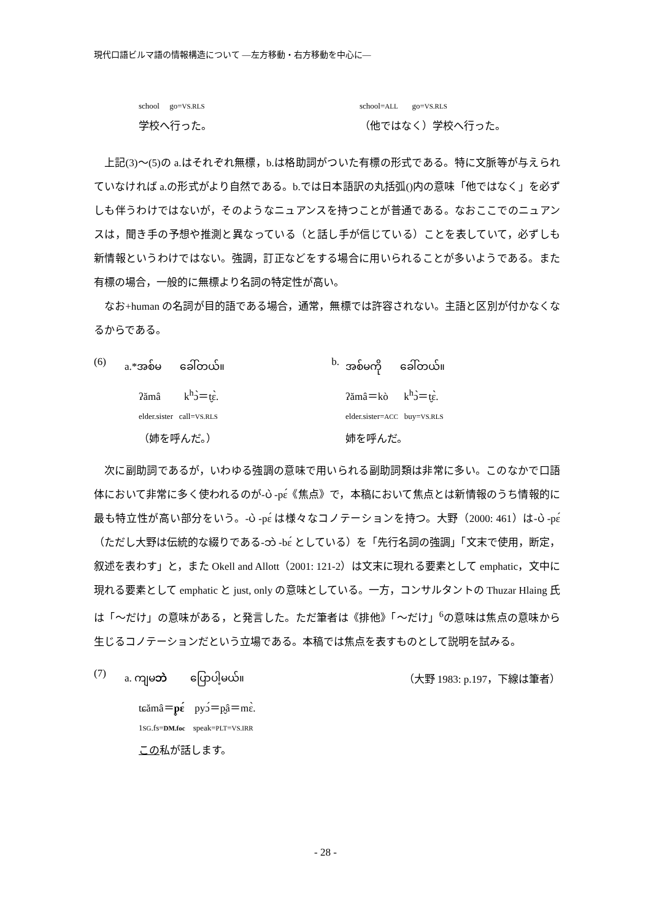現代口語ビルマ語の情報構造について ―左方移動・右方移動を中心に―
school go=VS.RLS
school=ALL go=VS.RLS
学校へ行った。
（他ではなく）学校へ行った。
上記(3)～(5)の a.はそれぞれ無標，b.は格助詞がついた有標の形式である。特に文脈等が与えられていなければ a.の形式がより自然である。b.では日本語訳の丸括弧()内の意味「他ではなく」を必ずしも伴うわけではないが，そのようなニュアンスを持つことが普通である。なおここでのニュアンスは，聞き手の予想や推測と異なっている（と話し手が信じている）ことを表していて，必ずしも新情報というわけではない。強調，訂正などをする場合に用いられることが多いようである。また有標の場合，一般的に無標より名詞の特定性が高い。
なお+human の名詞が目的語である場合，通常，無標では許容されない。主語と区別が付かなくなるからである。
(6)
a.*အစ်မ ခေါ်တယ်။
b.
အစ်မကို ခေါ်တယ်။
ʔămâ k<sup>h</sup>ɔ̀＝t̬ɛ̀.
ʔămâ＝kò k<sup>h</sup>ɔ̀＝t̬ɛ̀.
elder.sister call=VS.RLS
elder.sister=ACC buy=VS.RLS
（姉を呼んだ。）
姉を呼んだ。
次に副助詞であるが，いわゆる強調の意味で用いられる副助詞類は非常に多い。このなかで口語体において非常に多く使われるのが-ပဲ -pɛ́《焦点》で，本稿において焦点とは新情報のうち情報的に最も特立性が高い部分をいう。-ပဲ -pɛ́ は様々なコノテーションを持つ。大野（2000: 461）は-ပဲ -pɛ́（ただし大野は伝統的な綴りである-ဘဲ -bɛ́ としている）を「先行名詞の強調」「文末で使用，断定，叙述を表わす」と，また Okell and Allott（2001: 121-2）は文末に現れる要素として emphatic，文中に現れる要素として emphatic と just, only の意味としている。一方，コンサルタントの Thuzar Hlaing 氏は「～だけ」の意味がある，と発言した。ただ筆者は《排他》「～だけ」<sup>6</sup>の意味は焦点の意味から生じるコノテーションだという立場である。本稿では焦点を表すものとして説明を試みる。
(7)
a. ကျမဘဲ ပြောပါ့မယ်။ （大野 1983: p.197，下線は筆者）
tɕămâ＝p̬ɛ́ pyɔ́＝p̬â＝mɛ̀.
1SG.fs=DM.foc speak=PLT=VS.IRR
この私が話します。
- 28 -